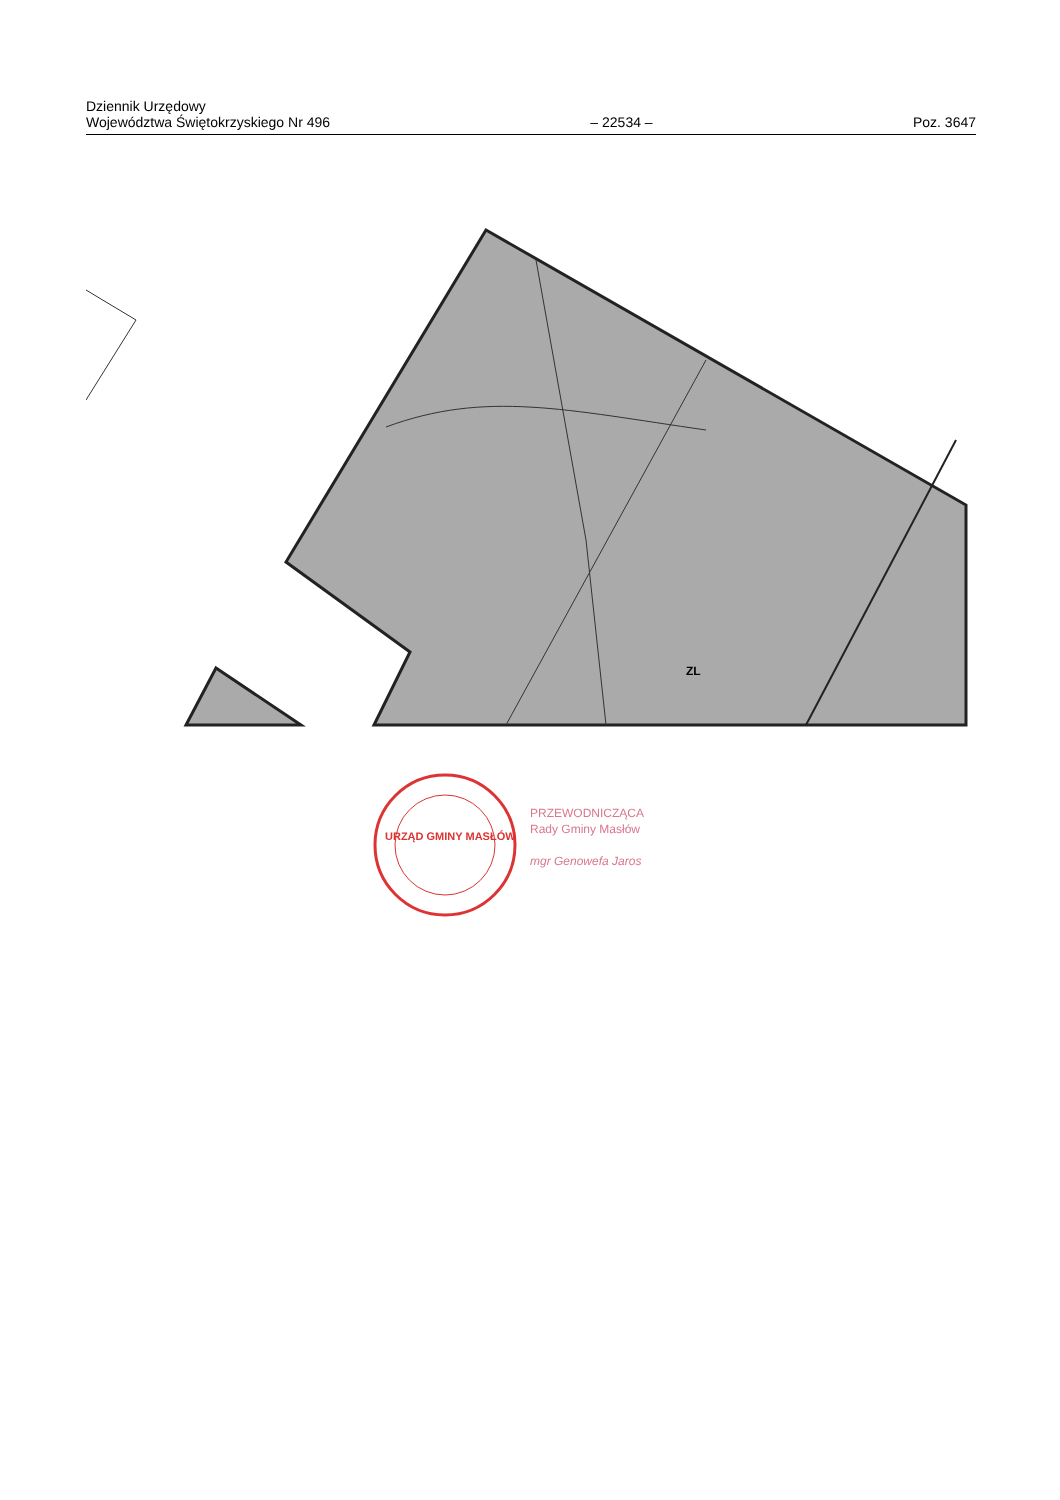Dziennik Urzędowy
Województwa Świętokrzyskiego Nr 496
– 22534 –
Poz. 3647
ZL
URZĄD GMINY MASŁÓW
PRZEWODNICZĄCA
Rady Gminy Masłów
mgr Genowefa Jaros